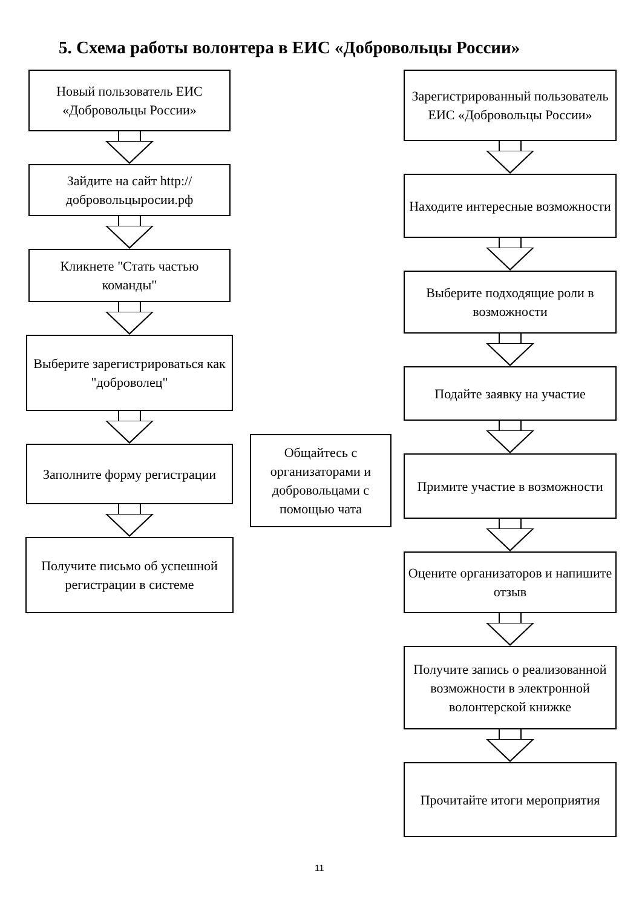5. Схема работы волонтера в ЕИС «Добровольцы России»
Новый пользователь ЕИС «Добровольцы России»
Зайдите на сайт http://добровольцыросии.рф
Кликнете "Стать частью команды"
Выберите зарегистрироваться как "доброволец"
Заполните форму регистрации
Получите письмо об успешной регистрации в системе
Общайтесь с организаторами и добровольцами с помощью чата
Зарегистрированный пользователь ЕИС «Добровольцы России»
Находите интересные возможности
Выберите подходящие роли в возможности
Подайте заявку на участие
Примите участие в возможности
Оцените организаторов и напишите отзыв
Получите запись о реализованной возможности в электронной волонтерской книжке
Прочитайте итоги мероприятия
11